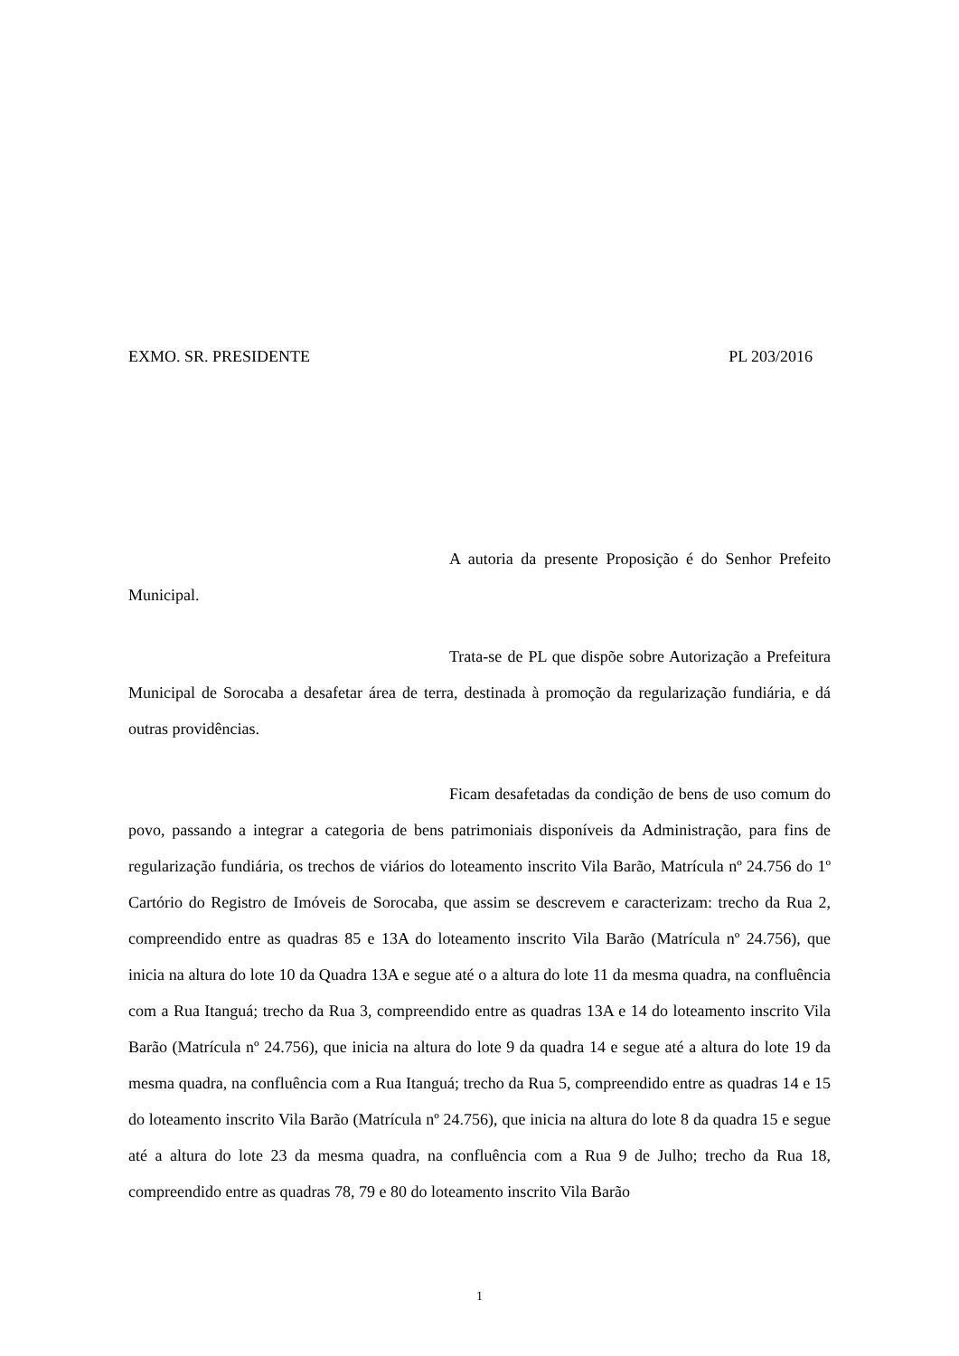EXMO. SR. PRESIDENTE PL 203/2016
A autoria da presente Proposição é do Senhor Prefeito Municipal.
Trata-se de PL que dispõe sobre Autorização a Prefeitura Municipal de Sorocaba a desafetar área de terra, destinada à promoção da regularização fundiária, e dá outras providências.
Ficam desafetadas da condição de bens de uso comum do povo, passando a integrar a categoria de bens patrimoniais disponíveis da Administração, para fins de regularização fundiária, os trechos de viários do loteamento inscrito Vila Barão, Matrícula nº 24.756 do 1º Cartório do Registro de Imóveis de Sorocaba, que assim se descrevem e caracterizam: trecho da Rua 2, compreendido entre as quadras 85 e 13A do loteamento inscrito Vila Barão (Matrícula nº 24.756), que inicia na altura do lote 10 da Quadra 13A e segue até o a altura do lote 11 da mesma quadra, na confluência com a Rua Itanguá; trecho da Rua 3, compreendido entre as quadras 13A e 14 do loteamento inscrito Vila Barão (Matrícula nº 24.756), que inicia na altura do lote 9 da quadra 14 e segue até a altura do lote 19 da mesma quadra, na confluência com a Rua Itanguá; trecho da Rua 5, compreendido entre as quadras 14 e 15 do loteamento inscrito Vila Barão (Matrícula nº 24.756), que inicia na altura do lote 8 da quadra 15 e segue até a altura do lote 23 da mesma quadra, na confluência com a Rua 9 de Julho; trecho da Rua 18, compreendido entre as quadras 78, 79 e 80 do loteamento inscrito Vila Barão
1